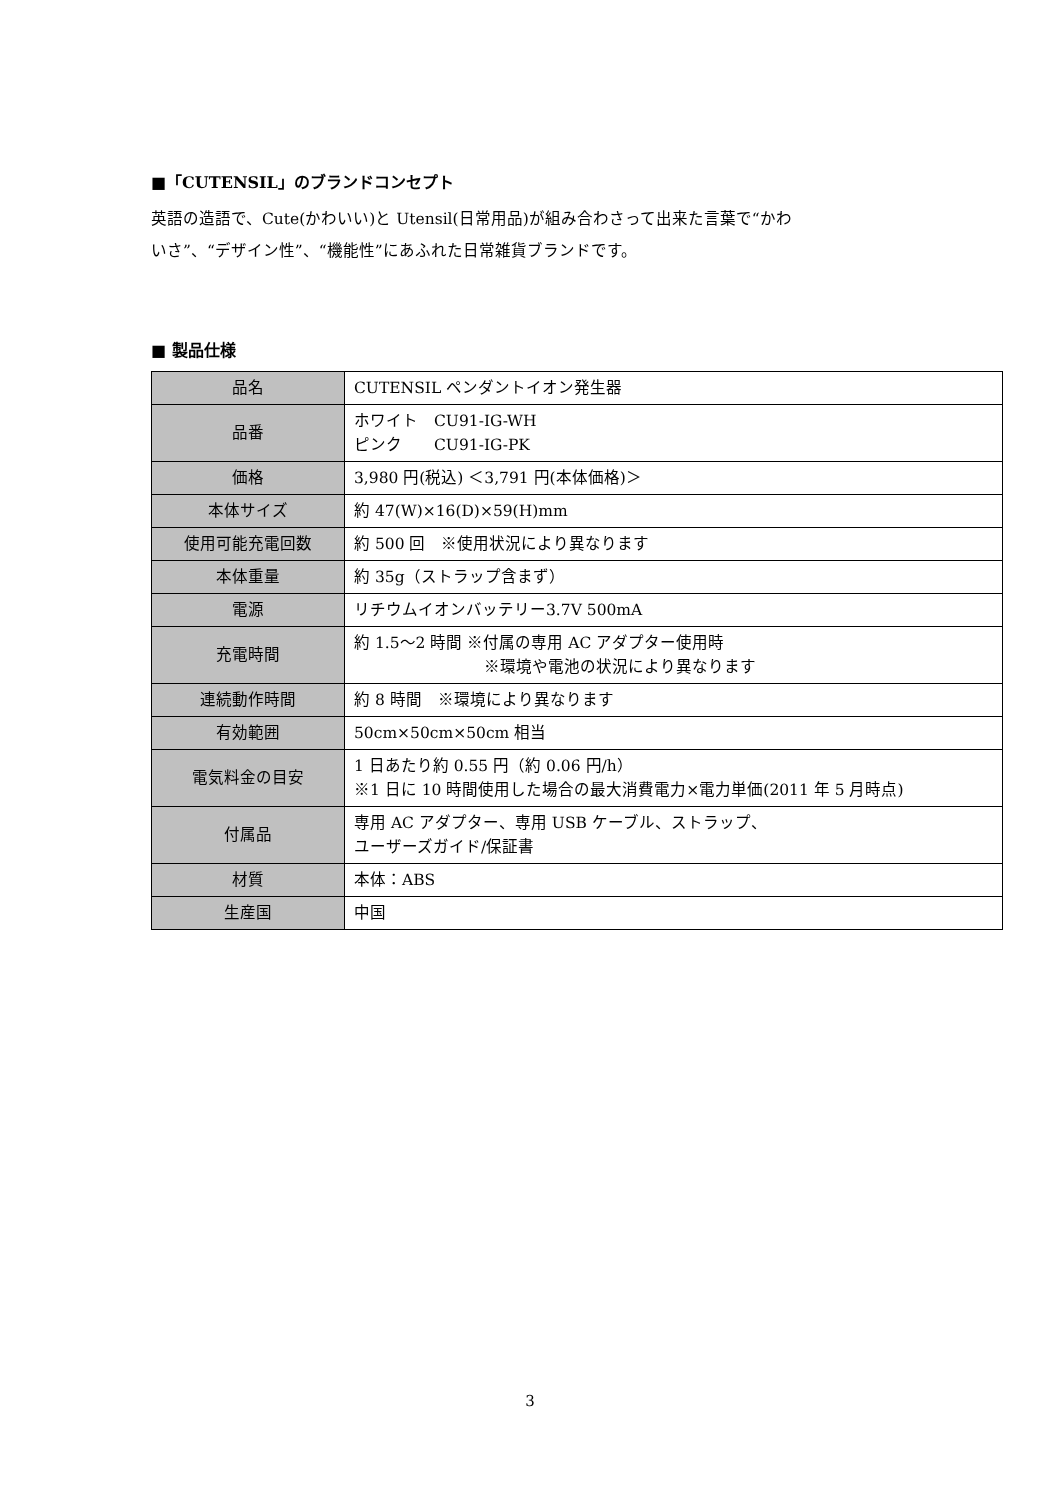■「CUTENSIL」のブランドコンセプト
英語の造語で、Cute(かわいい)と Utensil(日常用品)が組み合わさって出来た言葉で“かわ
いさ”、“デザイン性”、“機能性”にあふれた日常雑貨ブランドです。
■ 製品仕様
| 品名 | CUTENSIL ペンダントイオン発生器 |
| 品番 | ホワイト CU91-IG-WH ピンク CU91-IG-PK |
| 価格 | 3,980 円(税込) ＜3,791 円(本体価格)＞ |
| 本体サイズ | 約 47(W)×16(D)×59(H)mm |
| 使用可能充電回数 | 約 500 回 ※使用状況により異なります |
| 本体重量 | 約 35g（ストラップ含まず） |
| 電源 | リチウムイオンバッテリー3.7V 500mA |
| 充電時間 | 約 1.5～2 時間 ※付属の専用 AC アダプター使用時 ※環境や電池の状況により異なります |
| 連続動作時間 | 約 8 時間 ※環境により異なります |
| 有効範囲 | 50cm×50cm×50cm 相当 |
| 電気料金の目安 | 1 日あたり約 0.55 円（約 0.06 円/h） ※1 日に 10 時間使用した場合の最大消費電力×電力単価(2011 年 5 月時点) |
| 付属品 | 専用 AC アダプター、専用 USB ケーブル、ストラップ、 ユーザーズガイド/保証書 |
| 材質 | 本体：ABS |
| 生産国 | 中国 |
3